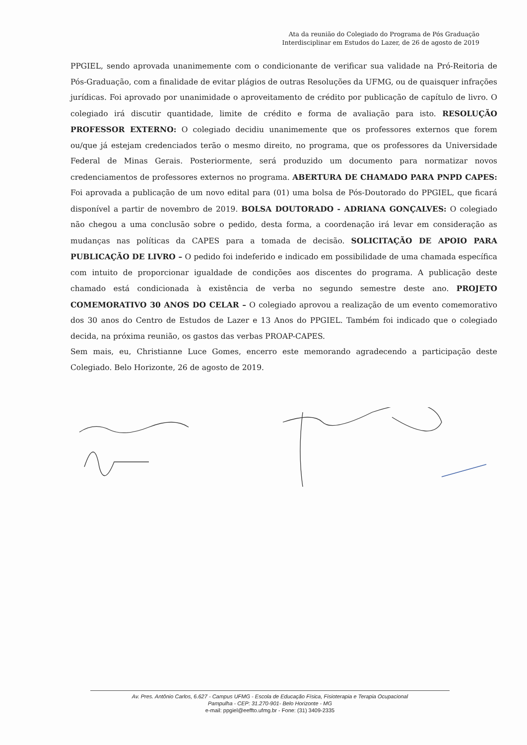Ata da reunião do Colegiado do Programa de Pós Graduação
Interdisciplinar em Estudos do Lazer, de 26 de agosto de 2019
PPGIEL, sendo aprovada unanimemente com o condicionante de verificar sua validade na Pró-Reitoria de Pós-Graduação, com a finalidade de evitar plágios de outras Resoluções da UFMG, ou de quaisquer infrações jurídicas. Foi aprovado por unanimidade o aproveitamento de crédito por publicação de capítulo de livro. O colegiado irá discutir quantidade, limite de crédito e forma de avaliação para isto. RESOLUÇÃO PROFESSOR EXTERNO: O colegiado decidiu unanimemente que os professores externos que forem ou/que já estejam credenciados terão o mesmo direito, no programa, que os professores da Universidade Federal de Minas Gerais. Posteriormente, será produzido um documento para normatizar novos credenciamentos de professores externos no programa. ABERTURA DE CHAMADO PARA PNPD CAPES: Foi aprovada a publicação de um novo edital para (01) uma bolsa de Pós-Doutorado do PPGIEL, que ficará disponível a partir de novembro de 2019. BOLSA DOUTORADO - ADRIANA GONÇALVES: O colegiado não chegou a uma conclusão sobre o pedido, desta forma, a coordenação irá levar em consideração as mudanças nas políticas da CAPES para a tomada de decisão. SOLICITAÇÃO DE APOIO PARA PUBLICAÇÃO DE LIVRO – O pedido foi indeferido e indicado em possibilidade de uma chamada específica com intuito de proporcionar igualdade de condições aos discentes do programa. A publicação deste chamado está condicionada à existência de verba no segundo semestre deste ano. PROJETO COMEMORATIVO 30 ANOS DO CELAR – O colegiado aprovou a realização de um evento comemorativo dos 30 anos do Centro de Estudos de Lazer e 13 Anos do PPGIEL. Também foi indicado que o colegiado decida, na próxima reunião, os gastos das verbas PROAP-CAPES.
Sem mais, eu, Christianne Luce Gomes, encerro este memorando agradecendo a participação deste Colegiado. Belo Horizonte, 26 de agosto de 2019.
Av. Pres. Antônio Carlos, 6.627 - Campus UFMG - Escola de Educação Física, Fisioterapia e Terapia Ocupacional
Pampulha - CEP: 31.270-901- Belo Horizonte - MG
e-mail: ppgiel@eeffto.ufmg.br - Fone: (31) 3409-2335